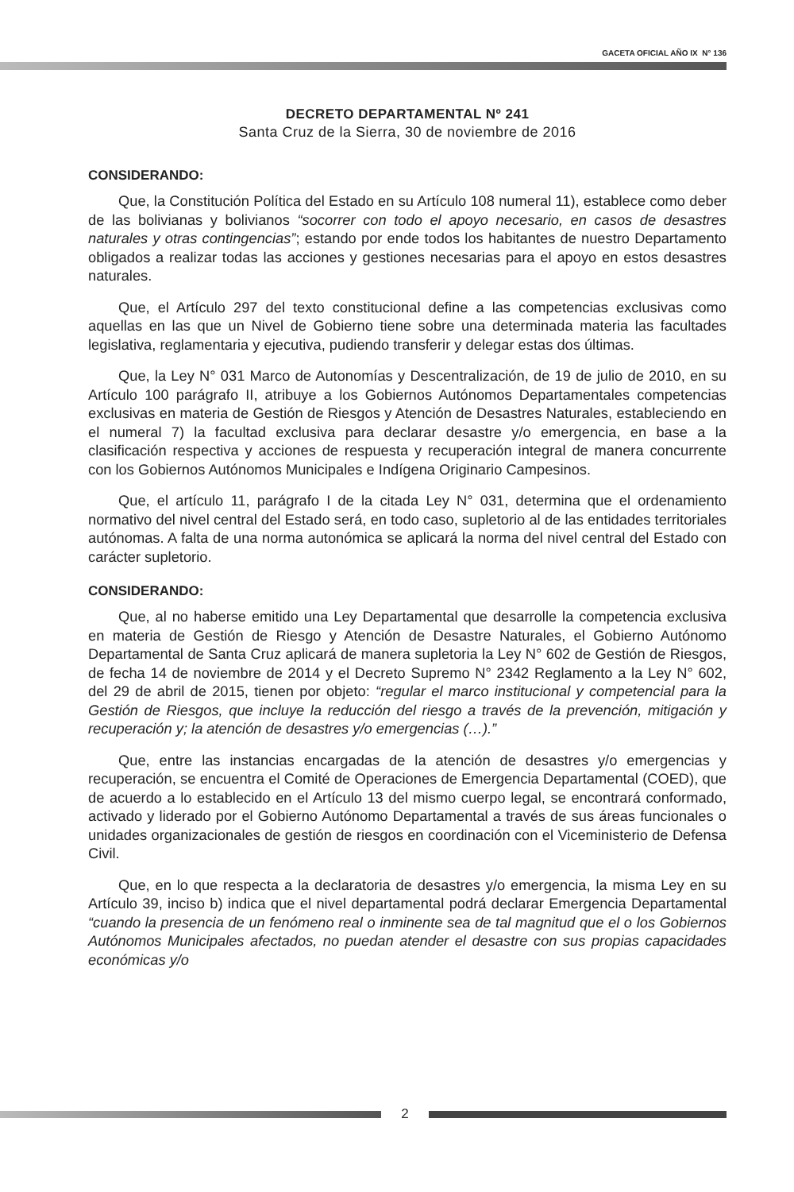GACETA OFICIAL AÑO IX N° 136
DECRETO DEPARTAMENTAL Nº 241
Santa Cruz de la Sierra, 30 de noviembre de 2016
CONSIDERANDO:
Que, la Constitución Política del Estado en su Artículo 108 numeral 11), establece como deber de las bolivianas y bolivianos “socorrer con todo el apoyo necesario, en casos de desastres naturales y otras contingencias”; estando por ende todos los habitantes de nuestro Departamento obligados a realizar todas las acciones y gestiones necesarias para el apoyo en estos desastres naturales.
Que, el Artículo 297 del texto constitucional define a las competencias exclusivas como aquellas en las que un Nivel de Gobierno tiene sobre una determinada materia las facultades legislativa, reglamentaria y ejecutiva, pudiendo transferir y delegar estas dos últimas.
Que, la Ley N° 031 Marco de Autonomías y Descentralización, de 19 de julio de 2010, en su Artículo 100 parágrafo II, atribuye a los Gobiernos Autónomos Departamentales competencias exclusivas en materia de Gestión de Riesgos y Atención de Desastres Naturales, estableciendo en el numeral 7) la facultad exclusiva para declarar desastre y/o emergencia, en base a la clasificación respectiva y acciones de respuesta y recuperación integral de manera concurrente con los Gobiernos Autónomos Municipales e Indígena Originario Campesinos.
Que, el artículo 11, parágrafo I de la citada Ley N° 031, determina que el ordenamiento normativo del nivel central del Estado será, en todo caso, supletorio al de las entidades territoriales autónomas. A falta de una norma autonómica se aplicará la norma del nivel central del Estado con carácter supletorio.
CONSIDERANDO:
Que, al no haberse emitido una Ley Departamental que desarrolle la competencia exclusiva en materia de Gestión de Riesgo y Atención de Desastre Naturales, el Gobierno Autónomo Departamental de Santa Cruz aplicará de manera supletoria la Ley N° 602 de Gestión de Riesgos, de fecha 14 de noviembre de 2014 y el Decreto Supremo N° 2342 Reglamento a la Ley N° 602, del 29 de abril de 2015, tienen por objeto: “regular el marco institucional y competencial para la Gestión de Riesgos, que incluye la reducción del riesgo a través de la prevención, mitigación y recuperación y; la atención de desastres y/o emergencias (…).”
Que, entre las instancias encargadas de la atención de desastres y/o emergencias y recuperación, se encuentra el Comité de Operaciones de Emergencia Departamental (COED), que de acuerdo a lo establecido en el Artículo 13 del mismo cuerpo legal, se encontrará conformado, activado y liderado por el Gobierno Autónomo Departamental a través de sus áreas funcionales o unidades organizacionales de gestión de riesgos en coordinación con el Viceministerio de Defensa Civil.
Que, en lo que respecta a la declaratoria de desastres y/o emergencia, la misma Ley en su Artículo 39, inciso b) indica que el nivel departamental podrá declarar Emergencia Departamental “cuando la presencia de un fenómeno real o inminente sea de tal magnitud que el o los Gobiernos Autónomos Municipales afectados, no puedan atender el desastre con sus propias capacidades económicas y/o
2